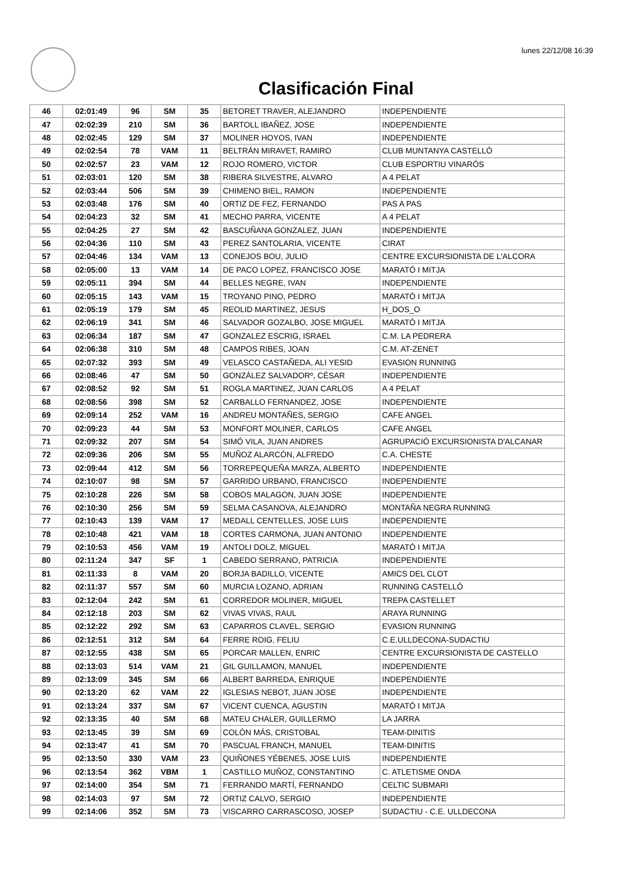lunes 22/12/08 16:39
Clasificación Final
| 46 | 02:01:49 | 96 | SM | 35 | BETORET TRAVER, ALEJANDRO | INDEPENDIENTE |
| 47 | 02:02:39 | 210 | SM | 36 | BARTOLL IBAÑEZ, JOSE | INDEPENDIENTE |
| 48 | 02:02:45 | 129 | SM | 37 | MOLINER HOYOS, IVAN | INDEPENDIENTE |
| 49 | 02:02:54 | 78 | VAM | 11 | BELTRÁN MIRAVET, RAMIRO | CLUB MUNTANYA CASTELLÓ |
| 50 | 02:02:57 | 23 | VAM | 12 | ROJO ROMERO, VICTOR | CLUB ESPORTIU VINARÓS |
| 51 | 02:03:01 | 120 | SM | 38 | RIBERA SILVESTRE, ALVARO | A 4 PELAT |
| 52 | 02:03:44 | 506 | SM | 39 | CHIMENO BIEL, RAMON | INDEPENDIENTE |
| 53 | 02:03:48 | 176 | SM | 40 | ORTIZ DE FEZ, FERNANDO | PAS A PAS |
| 54 | 02:04:23 | 32 | SM | 41 | MECHO PARRA, VICENTE | A 4 PELAT |
| 55 | 02:04:25 | 27 | SM | 42 | BASCUÑANA GONZALEZ, JUAN | INDEPENDIENTE |
| 56 | 02:04:36 | 110 | SM | 43 | PEREZ SANTOLARIA, VICENTE | CIRAT |
| 57 | 02:04:46 | 134 | VAM | 13 | CONEJOS BOU, JULIO | CENTRE EXCURSIONISTA DE L'ALCORA |
| 58 | 02:05:00 | 13 | VAM | 14 | DE PACO LOPEZ, FRANCISCO JOSE | MARATÓ I MITJA |
| 59 | 02:05:11 | 394 | SM | 44 | BELLES NEGRE, IVAN | INDEPENDIENTE |
| 60 | 02:05:15 | 143 | VAM | 15 | TROYANO PINO, PEDRO | MARATÓ I MITJA |
| 61 | 02:05:19 | 179 | SM | 45 | REOLID MARTINEZ, JESUS | H_DOS_O |
| 62 | 02:06:19 | 341 | SM | 46 | SALVADOR GOZALBO, JOSE MIGUEL | MARATÓ I MITJA |
| 63 | 02:06:34 | 187 | SM | 47 | GONZALEZ ESCRIG, ISRAEL | C.M. LA PEDRERA |
| 64 | 02:06:38 | 310 | SM | 48 | CAMPOS RIBES, JOAN | C.M. AT-ZENET |
| 65 | 02:07:32 | 393 | SM | 49 | VELASCO CASTAÑEDA, ALI YESID | EVASION RUNNING |
| 66 | 02:08:46 | 47 | SM | 50 | GONZÁLEZ SALVADORº, CÉSAR | INDEPENDIENTE |
| 67 | 02:08:52 | 92 | SM | 51 | ROGLA MARTINEZ, JUAN CARLOS | A 4 PELAT |
| 68 | 02:08:56 | 398 | SM | 52 | CARBALLO FERNANDEZ, JOSE | INDEPENDIENTE |
| 69 | 02:09:14 | 252 | VAM | 16 | ANDREU MONTAÑES, SERGIO | CAFE ANGEL |
| 70 | 02:09:23 | 44 | SM | 53 | MONFORT MOLINER, CARLOS | CAFE ANGEL |
| 71 | 02:09:32 | 207 | SM | 54 | SIMÓ VILA, JUAN ANDRES | AGRUPACIÓ EXCURSIONISTA D'ALCANAR |
| 72 | 02:09:36 | 206 | SM | 55 | MUÑOZ ALARCÓN, ALFREDO | C.A. CHESTE |
| 73 | 02:09:44 | 412 | SM | 56 | TORREPEQUEÑA MARZA, ALBERTO | INDEPENDIENTE |
| 74 | 02:10:07 | 98 | SM | 57 | GARRIDO URBANO, FRANCISCO | INDEPENDIENTE |
| 75 | 02:10:28 | 226 | SM | 58 | COBOS MALAGON, JUAN JOSE | INDEPENDIENTE |
| 76 | 02:10:30 | 256 | SM | 59 | SELMA CASANOVA, ALEJANDRO | MONTAÑA NEGRA RUNNING |
| 77 | 02:10:43 | 139 | VAM | 17 | MEDALL CENTELLES, JOSE LUIS | INDEPENDIENTE |
| 78 | 02:10:48 | 421 | VAM | 18 | CORTES CARMONA, JUAN ANTONIO | INDEPENDIENTE |
| 79 | 02:10:53 | 456 | VAM | 19 | ANTOLI DOLZ, MIGUEL | MARATÓ I MITJA |
| 80 | 02:11:24 | 347 | SF | 1 | CABEDO SERRANO, PATRICIA | INDEPENDIENTE |
| 81 | 02:11:33 | 8 | VAM | 20 | BORJA BADILLO, VICENTE | AMICS DEL CLOT |
| 82 | 02:11:37 | 557 | SM | 60 | MURCIA LOZANO, ADRIAN | RUNNING CASTELLÓ |
| 83 | 02:12:04 | 242 | SM | 61 | CORREDOR MOLINER, MIGUEL | TREPA CASTELLET |
| 84 | 02:12:18 | 203 | SM | 62 | VIVAS VIVAS, RAUL | ARAYA RUNNING |
| 85 | 02:12:22 | 292 | SM | 63 | CAPARROS CLAVEL, SERGIO | EVASION RUNNING |
| 86 | 02:12:51 | 312 | SM | 64 | FERRE ROIG, FELIU | C.E.ULLDECONA-SUDACTIU |
| 87 | 02:12:55 | 438 | SM | 65 | PORCAR MALLEN, ENRIC | CENTRE EXCURSIONISTA DE CASTELLO |
| 88 | 02:13:03 | 514 | VAM | 21 | GIL GUILLAMON, MANUEL | INDEPENDIENTE |
| 89 | 02:13:09 | 345 | SM | 66 | ALBERT BARREDA, ENRIQUE | INDEPENDIENTE |
| 90 | 02:13:20 | 62 | VAM | 22 | IGLESIAS NEBOT, JUAN JOSE | INDEPENDIENTE |
| 91 | 02:13:24 | 337 | SM | 67 | VICENT CUENCA, AGUSTIN | MARATÓ I MITJA |
| 92 | 02:13:35 | 40 | SM | 68 | MATEU CHALER, GUILLERMO | LA JARRA |
| 93 | 02:13:45 | 39 | SM | 69 | COLÓN MÁS, CRISTOBAL | TEAM-DINITIS |
| 94 | 02:13:47 | 41 | SM | 70 | PASCUAL FRANCH, MANUEL | TEAM-DINITIS |
| 95 | 02:13:50 | 330 | VAM | 23 | QUIÑONES YÉBENES, JOSE LUIS | INDEPENDIENTE |
| 96 | 02:13:54 | 362 | VBM | 1 | CASTILLO MUÑOZ, CONSTANTINO | C. ATLETISME ONDA |
| 97 | 02:14:00 | 354 | SM | 71 | FERRANDO MARTÍ, FERNANDO | CELTIC SUBMARI |
| 98 | 02:14:03 | 97 | SM | 72 | ORTIZ CALVO, SERGIO | INDEPENDIENTE |
| 99 | 02:14:06 | 352 | SM | 73 | VISCARRO CARRASCOSO, JOSEP | SUDACTIU - C.E. ULLDECONA |